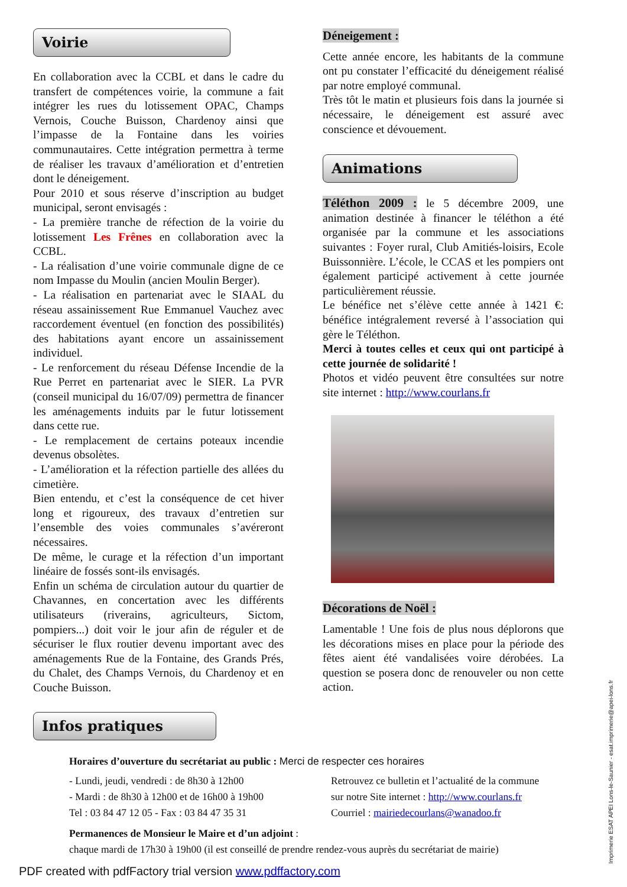Voirie
En collaboration avec la CCBL et dans le cadre du transfert de compétences voirie, la commune a fait intégrer les rues du lotissement OPAC, Champs Vernois, Couche Buisson, Chardenoy ainsi que l’impasse de la Fontaine dans les voiries communautaires. Cette intégration permettra à terme de réaliser les travaux d’amélioration et d’entretien dont le déneigement.
Pour 2010 et sous réserve d’inscription au budget municipal, seront envisagés :
- La première tranche de réfection de la voirie du lotissement Les Frênes en collaboration avec la CCBL.
- La réalisation d’une voirie communale digne de ce nom Impasse du Moulin (ancien Moulin Berger).
- La réalisation en partenariat avec le SIAAL du réseau assainissement Rue Emmanuel Vauchez avec raccordement éventuel (en fonction des possibilités) des habitations ayant encore un assainissement individuel.
- Le renforcement du réseau Défense Incendie de la Rue Perret en partenariat avec le SIER. La PVR (conseil municipal du 16/07/09) permettra de financer les aménagements induits par le futur lotissement dans cette rue.
- Le remplacement de certains poteaux incendie devenus obsolètes.
- L’amélioration et la réfection partielle des allées du cimetière.
Bien entendu, et c’est la conséquence de cet hiver long et rigoureux, des travaux d’entretien sur l’ensemble des voies communales s’avéreront nécessaires.
De même, le curage et la réfection d’un important linéaire de fossés sont-ils envisagés.
Enfin un schéma de circulation autour du quartier de Chavannes, en concertation avec les différents utilisateurs (riverains, agriculteurs, Sictom, pompiers...) doit voir le jour afin de réguler et de sécuriser le flux routier devenu important avec des aménagements Rue de la Fontaine, des Grands Prés, du Chalet, des Champs Vernois, du Chardenoy et en Couche Buisson.
Infos pratiques
Déneigement :
Cette année encore, les habitants de la commune ont pu constater l’efficacité du déneigement réalisé par notre employé communal.
Très tôt le matin et plusieurs fois dans la journée si nécessaire, le déneigement est assuré avec conscience et dévouement.
Animations
Téléthon 2009 : le 5 décembre 2009, une animation destinée à financer le téléthon a été organisée par la commune et les associations suivantes : Foyer rural, Club Amitiés-loisirs, Ecole Buissonnière. L’école, le CCAS et les pompiers ont également participé activement à cette journée particulièrement réussie.
Le bénéfice net s’élève cette année à 1421 €: bénéfice intégralement reversé à l’association qui gère le Téléthon.
Merci à toutes celles et ceux qui ont participé à cette journée de solidarité !
Photos et vidéo peuvent être consultées sur notre site internet : http://www.courlans.fr
Décorations de Noël :
Lamentable ! Une fois de plus nous déplorons que les décorations mises en place pour la période des fêtes aient été vandalisées voire dérobées. La question se posera donc de renouveler ou non cette action.
Horaires d’ouverture du secrétariat au public : Merci de respecter ces horaires
- Lundi, jeudi, vendredi : de 8h30 à 12h00
- Mardi : de 8h30 à 12h00 et de 16h00 à 19h00
Tel : 03 84 47 12 05 - Fax : 03 84 47 35 31
Retrouvez ce bulletin et l’actualité de la commune
sur notre Site internet : http://www.courlans.fr
Courriel : mairiedecourlans@wanadoo.fr
Permanences de Monsieur le Maire et d’un adjoint :
chaque mardi de 17h30 à 19h00 (il est conseillé de prendre rendez-vous auprès du secrétariat de mairie)
PDF created with pdfFactory trial version www.pdffactory.com
Imprimerie ESAT APEI Lons-le-Saunier - esat.imprimerie@apei-lons.fr